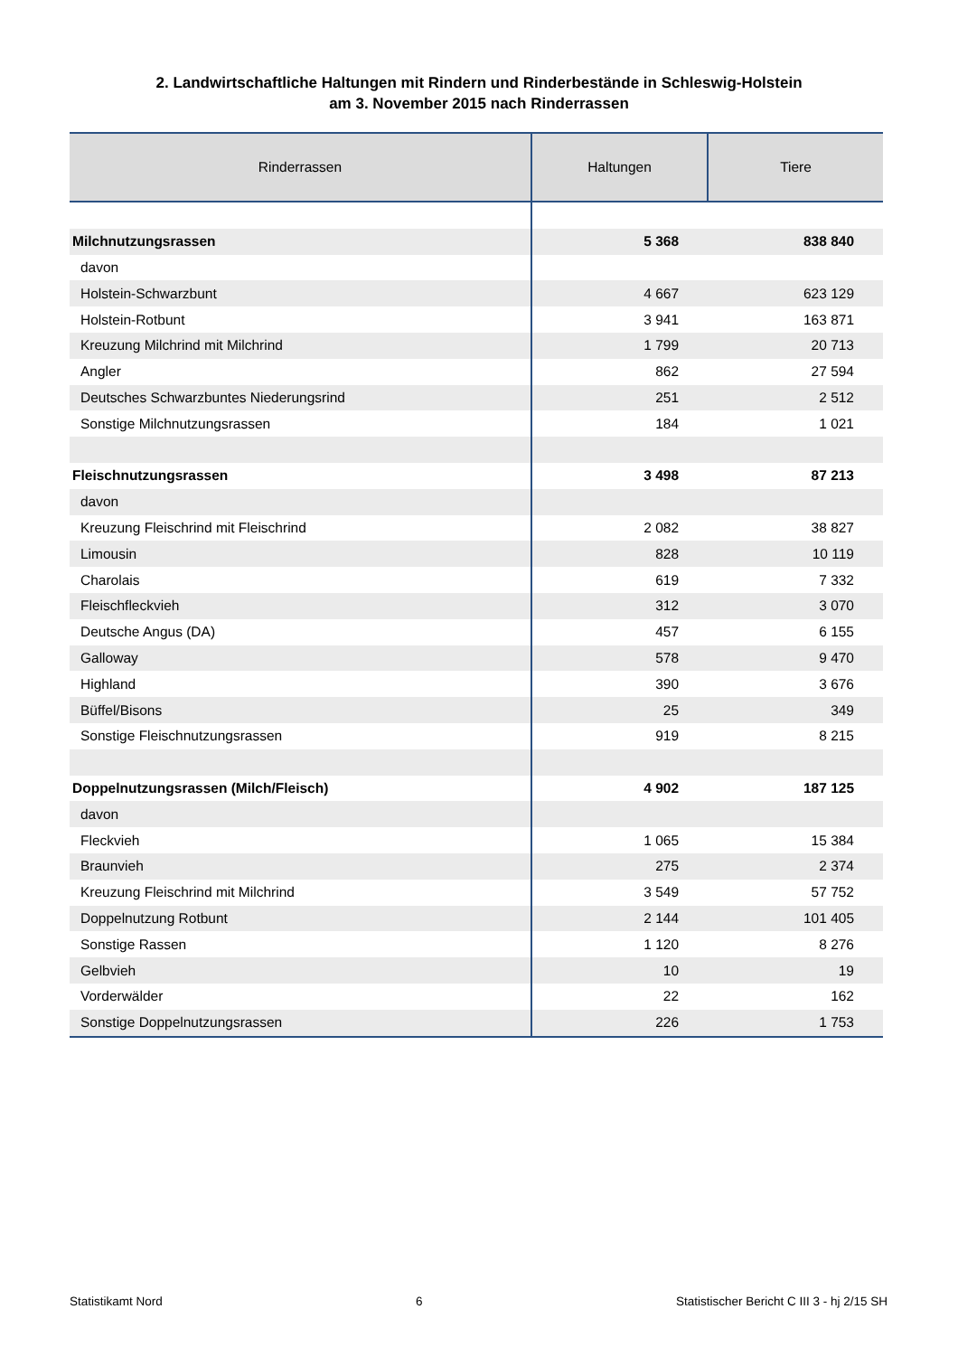2. Landwirtschaftliche Haltungen mit Rindern und Rinderbestände in Schleswig-Holstein
am 3. November 2015 nach Rinderrassen
| Rinderrassen | Haltungen | Tiere |
| --- | --- | --- |
| Milchnutzungsrassen | 5 368 | 838 840 |
| davon | | |
| Holstein-Schwarzbunt | 4 667 | 623 129 |
| Holstein-Rotbunt | 3 941 | 163 871 |
| Kreuzung Milchrind mit Milchrind | 1 799 | 20 713 |
| Angler | 862 | 27 594 |
| Deutsches Schwarzbuntes Niederungsrind | 251 | 2 512 |
| Sonstige Milchnutzungsrassen | 184 | 1 021 |
| Fleischnutzungsrassen | 3 498 | 87 213 |
| davon | | |
| Kreuzung Fleischrind mit Fleischrind | 2 082 | 38 827 |
| Limousin | 828 | 10 119 |
| Charolais | 619 | 7 332 |
| Fleischfleckvieh | 312 | 3 070 |
| Deutsche Angus (DA) | 457 | 6 155 |
| Galloway | 578 | 9 470 |
| Highland | 390 | 3 676 |
| Büffel/Bisons | 25 | 349 |
| Sonstige Fleischnutzungsrassen | 919 | 8 215 |
| Doppelnutzungsrassen (Milch/Fleisch) | 4 902 | 187 125 |
| davon | | |
| Fleckvieh | 1 065 | 15 384 |
| Braunvieh | 275 | 2 374 |
| Kreuzung Fleischrind mit Milchrind | 3 549 | 57 752 |
| Doppelnutzung Rotbunt | 2 144 | 101 405 |
| Sonstige Rassen | 1 120 | 8 276 |
| Gelbvieh | 10 | 19 |
| Vorderwälder | 22 | 162 |
| Sonstige Doppelnutzungsrassen | 226 | 1 753 |
Statistikamt Nord 6 Statistischer Bericht C III 3 - hj 2/15 SH